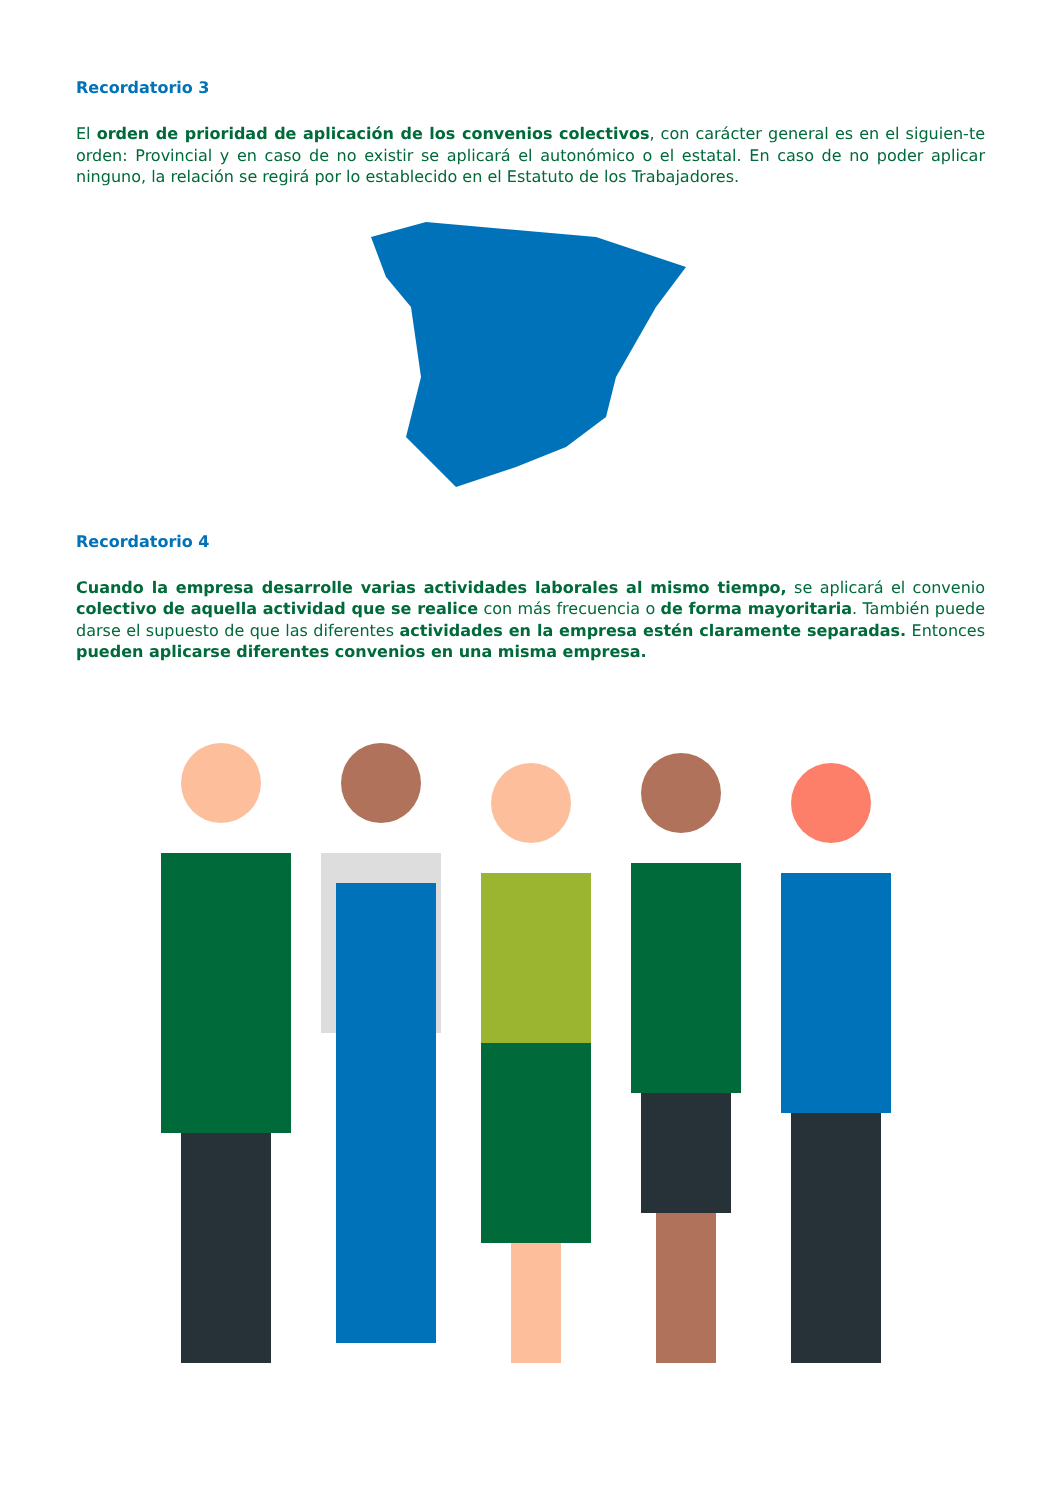Recordatorio 3
El orden de prioridad de aplicación de los convenios colectivos, con carácter general es en el siguien-te orden: Provincial y en caso de no existir se aplicará el autonómico o el estatal. En caso de no poder aplicar ninguno, la relación se regirá por lo establecido en el Estatuto de los Trabajadores.
Recordatorio 4
Cuando la empresa desarrolle varias actividades laborales al mismo tiempo, se aplicará el convenio colectivo de aquella actividad que se realice con más frecuencia o de forma mayoritaria. También puede darse el supuesto de que las diferentes actividades en la empresa estén claramente separadas. Entonces pueden aplicarse diferentes convenios en una misma empresa.